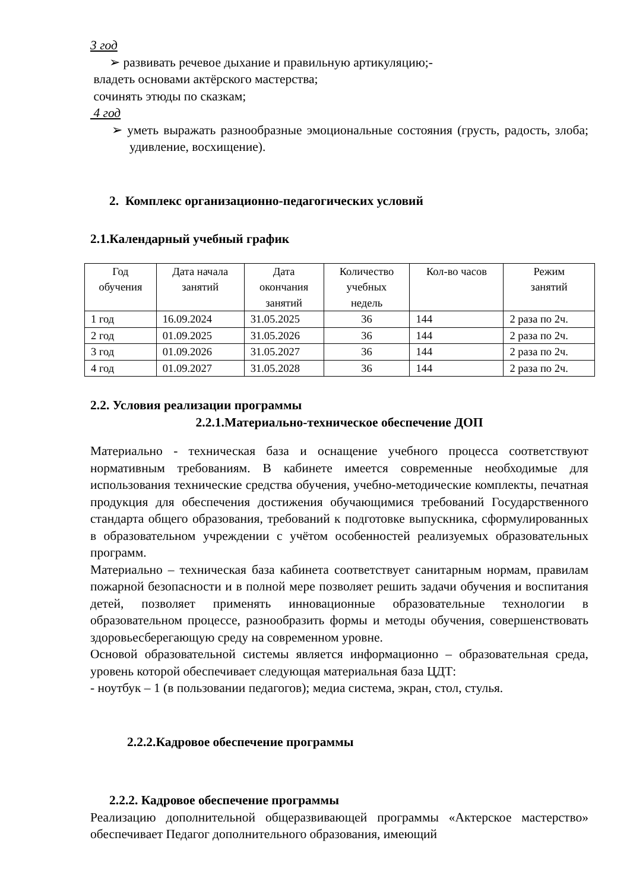3 год
➢ развивать речевое дыхание и правильную артикуляцию;-
владеть основами актёрского мастерства;
сочинять этюды по сказкам;
4 год
➢ уметь выражать разнообразные эмоциональные состояния (грусть, радость, злоба; удивление, восхищение).
2. Комплекс организационно-педагогических условий
2.1.Календарный учебный график
| Год обучения | Дата начала занятий | Дата окончания занятий | Количество учебных недель | Кол-во часов | Режим занятий |
| --- | --- | --- | --- | --- | --- |
| 1 год | 16.09.2024 | 31.05.2025 | 36 | 144 | 2 раза по 2ч. |
| 2 год | 01.09.2025 | 31.05.2026 | 36 | 144 | 2 раза по 2ч. |
| 3 год | 01.09.2026 | 31.05.2027 | 36 | 144 | 2 раза по 2ч. |
| 4 год | 01.09.2027 | 31.05.2028 | 36 | 144 | 2 раза по 2ч. |
2.2. Условия реализации программы
2.2.1.Материально-техническое обеспечение ДОП
Материально - техническая база и оснащение учебного процесса соответствуют нормативным требованиям. В кабинете имеется современные необходимые для использования технические средства обучения, учебно-методические комплекты, печатная продукция для обеспечения достижения обучающимися требований Государственного стандарта общего образования, требований к подготовке выпускника, сформулированных в образовательном учреждении с учётом особенностей реализуемых образовательных программ.
Материально – техническая база кабинета соответствует санитарным нормам, правилам пожарной безопасности и в полной мере позволяет решить задачи обучения и воспитания детей, позволяет применять инновационные образовательные технологии в образовательном процессе, разнообразить формы и методы обучения, совершенствовать здоровьесберегающую среду на современном уровне.
Основой образовательной системы является информационно – образовательная среда, уровень которой обеспечивает следующая материальная база ЦДТ:
- ноутбук – 1 (в пользовании педагогов); медиа система, экран, стол, стулья.
2.2.2.Кадровое обеспечение программы
2.2.2. Кадровое обеспечение программы
Реализацию дополнительной общеразвивающей программы «Актерское мастерство» обеспечивает Педагог дополнительного образования, имеющий